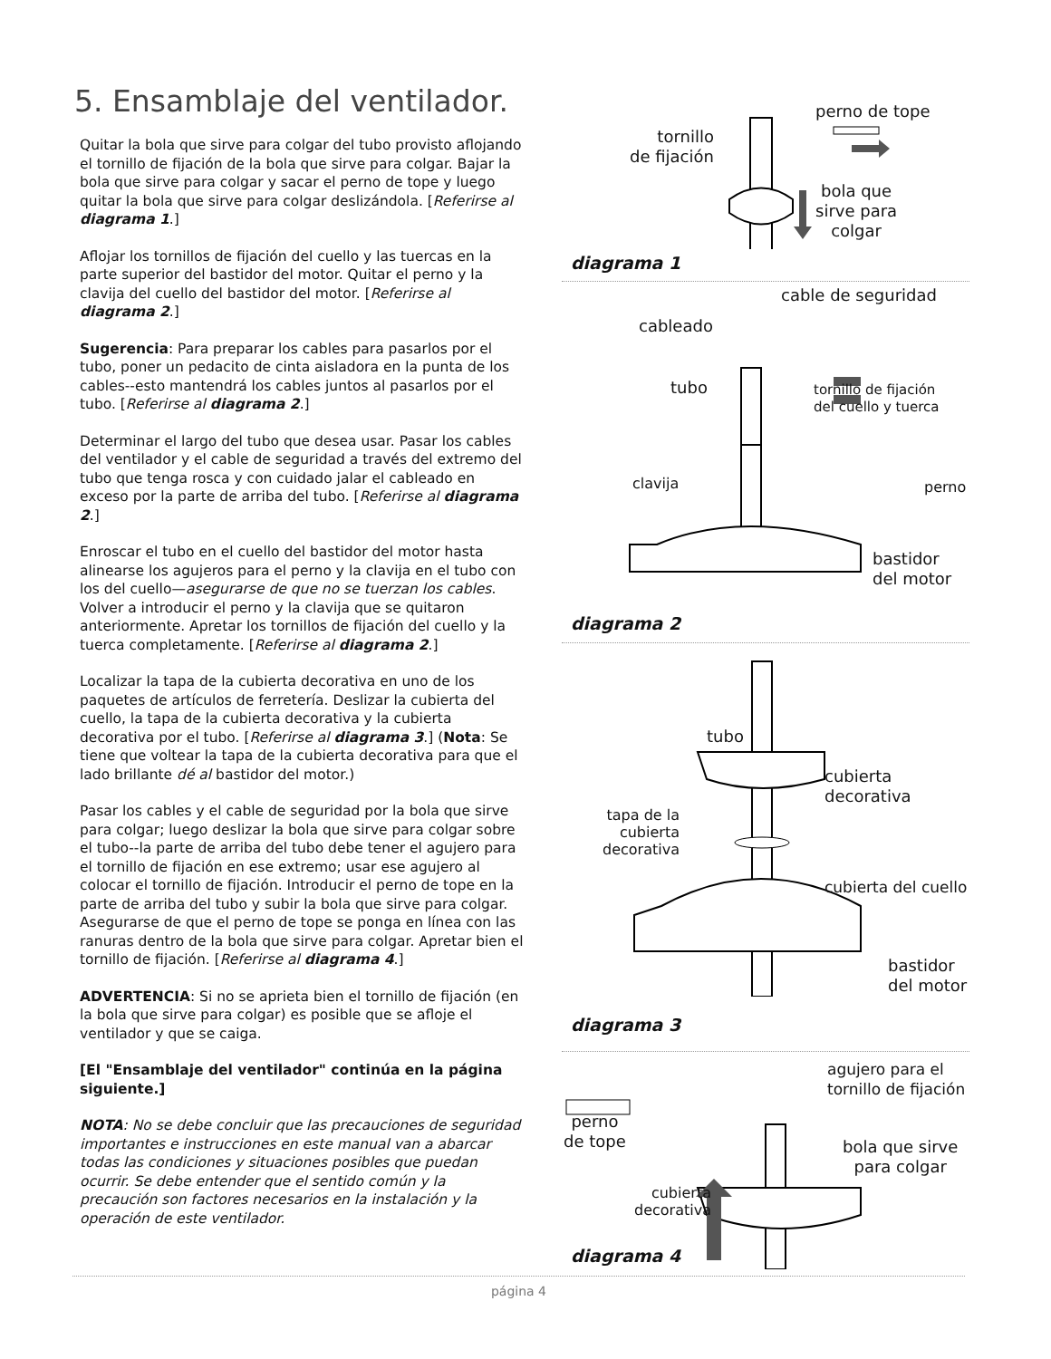5. Ensamblaje del ventilador.
Quitar la bola que sirve para colgar del tubo provisto aflojando el tornillo de fijación de la bola que sirve para colgar. Bajar la bola que sirve para colgar y sacar el perno de tope y luego quitar la bola que sirve para colgar deslizándola. [Referirse al diagrama 1.]
Aflojar los tornillos de fijación del cuello y las tuercas en la parte superior del bastidor del motor. Quitar el perno y la clavija del cuello del bastidor del motor. [Referirse al diagrama 2.]
Sugerencia: Para preparar los cables para pasarlos por el tubo, poner un pedacito de cinta aisladora en la punta de los cables--esto mantendrá los cables juntos al pasarlos por el tubo. [Referirse al diagrama 2.]
Determinar el largo del tubo que desea usar. Pasar los cables del ventilador y el cable de seguridad a través del extremo del tubo que tenga rosca y con cuidado jalar el cableado en exceso por la parte de arriba del tubo. [Referirse al diagrama 2.]
Enroscar el tubo en el cuello del bastidor del motor hasta alinearse los agujeros para el perno y la clavija en el tubo con los del cuello—asegurarse de que no se tuerzan los cables. Volver a introducir el perno y la clavija que se quitaron anteriormente. Apretar los tornillos de fijación del cuello y la tuerca completamente. [Referirse al diagrama 2.]
Localizar la tapa de la cubierta decorativa en uno de los paquetes de artículos de ferretería. Deslizar la cubierta del cuello, la tapa de la cubierta decorativa y la cubierta decorativa por el tubo. [Referirse al diagrama 3.] (Nota: Se tiene que voltear la tapa de la cubierta decorativa para que el lado brillante dé al bastidor del motor.)
Pasar los cables y el cable de seguridad por la bola que sirve para colgar; luego deslizar la bola que sirve para colgar sobre el tubo--la parte de arriba del tubo debe tener el agujero para el tornillo de fijación en ese extremo; usar ese agujero al colocar el tornillo de fijación. Introducir el perno de tope en la parte de arriba del tubo y subir la bola que sirve para colgar. Asegurarse de que el perno de tope se ponga en línea con las ranuras dentro de la bola que sirve para colgar. Apretar bien el tornillo de fijación. [Referirse al diagrama 4.]
ADVERTENCIA: Si no se aprieta bien el tornillo de fijación (en la bola que sirve para colgar) es posible que se afloje el ventilador y que se caiga.
[El "Ensamblaje del ventilador" continúa en la página siguiente.]
NOTA: No se debe concluir que las precauciones de seguridad importantes e instrucciones en este manual van a abarcar todas las condiciones y situaciones posibles que puedan ocurrir. Se debe entender que el sentido común y la precaución son factores necesarios en la instalación y la operación de este ventilador.
perno de tope
tornillo
de fijación
bola que
sirve para
colgar
diagrama 1
cable de seguridad
cableado
tubo
tornillo de fijación
del cuello y tuerca
clavija perno
bastidor
del motor
diagrama 2
tubo
cubierta
decorativa
tapa de la
cubierta
decorativa
cubierta del cuello
bastidor
del motor
diagrama 3
agujero para el
tornillo de fijación
perno
de tope
bola que sirve
para colgar
cubierta
decorativa
diagrama 4
página 4